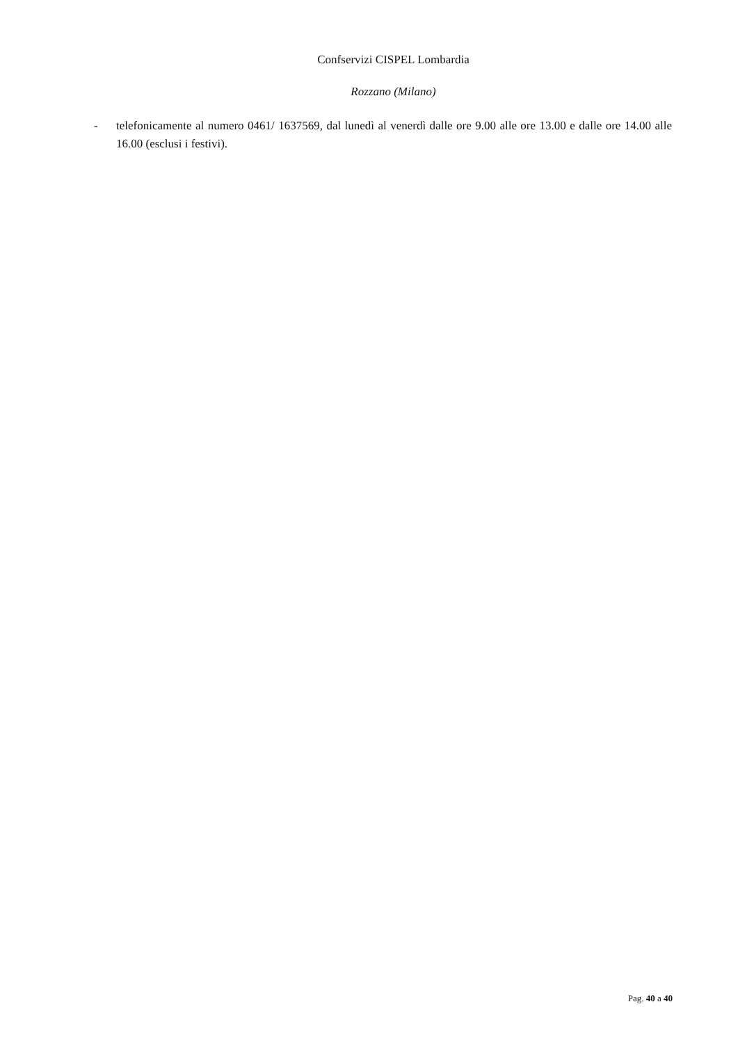Confservizi CISPEL Lombardia
Rozzano (Milano)
- telefonicamente al numero 0461/ 1637569, dal lunedì al venerdì dalle ore 9.00 alle ore 13.00 e dalle ore 14.00 alle 16.00 (esclusi i festivi).
Pag. 40 a 40